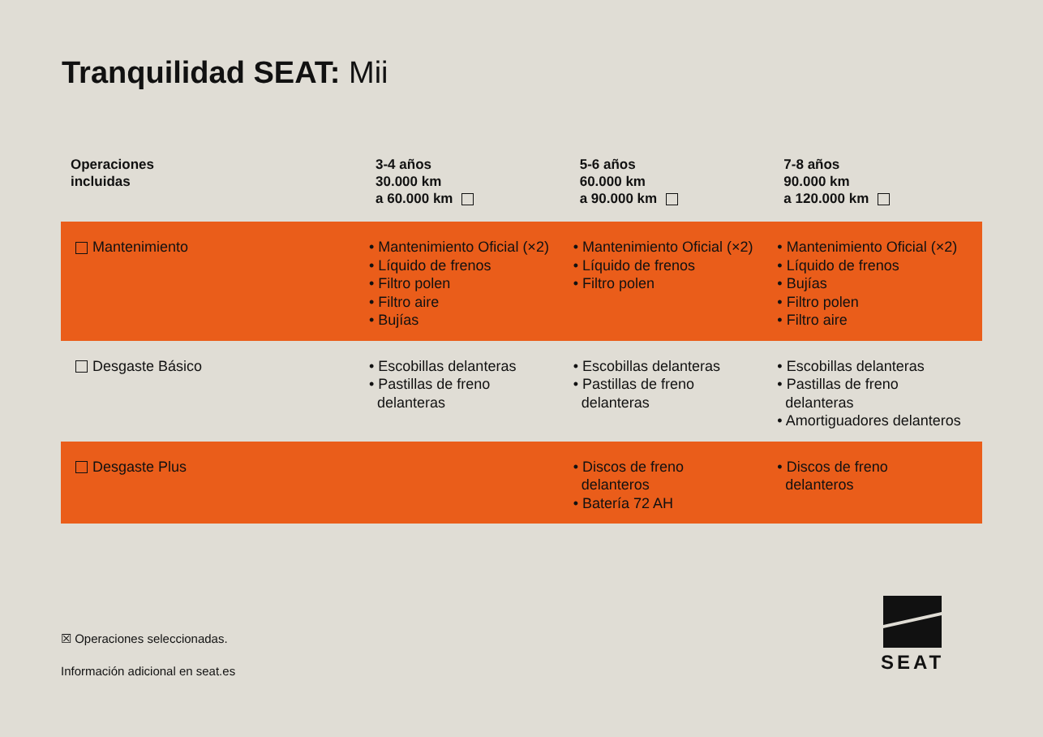Tranquilidad SEAT: Mii
| Operaciones incluidas | 3-4 años 30.000 km a 60.000 km | 5-6 años 60.000 km a 90.000 km | 7-8 años 90.000 km a 120.000 km |
| --- | --- | --- | --- |
| Mantenimiento | • Mantenimiento Oficial (×2) • Líquido de frenos • Filtro polen • Filtro aire • Bujías | • Mantenimiento Oficial (×2) • Líquido de frenos • Filtro polen | • Mantenimiento Oficial (×2) • Líquido de frenos • Bujías • Filtro polen • Filtro aire |
| Desgaste Básico | • Escobillas delanteras • Pastillas de freno delanteras | • Escobillas delanteras • Pastillas de freno delanteras | • Escobillas delanteras • Pastillas de freno delanteras • Amortiguadores delanteros |
| Desgaste Plus | | • Discos de freno delanteros • Batería 72 AH | • Discos de freno delanteros |
☒ Operaciones seleccionadas.
Información adicional en seat.es
SEAT